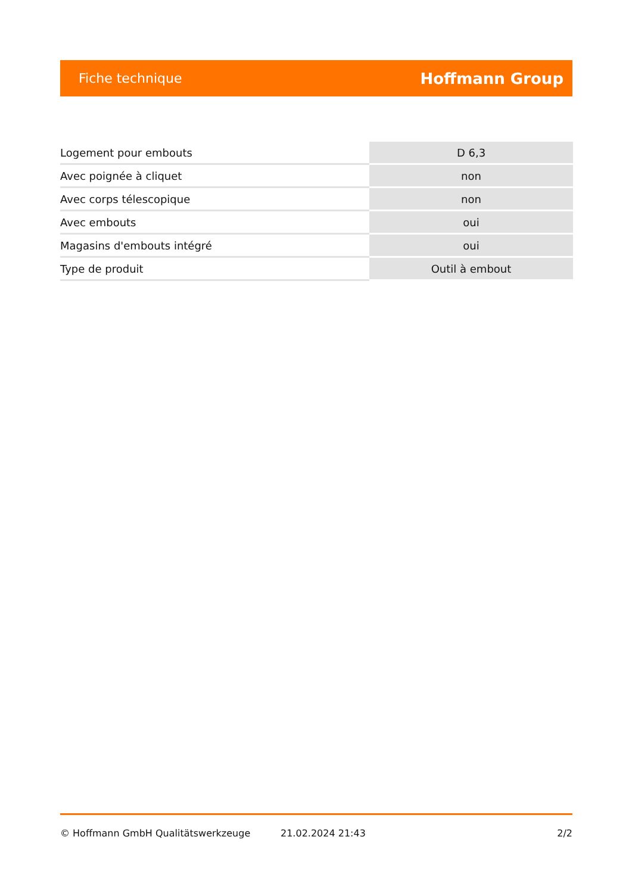Fiche technique Hoffmann Group
| Logement pour embouts | D 6,3 |
| Avec poignée à cliquet | non |
| Avec corps télescopique | non |
| Avec embouts | oui |
| Magasins d'embouts intégré | oui |
| Type de produit | Outil à embout |
© Hoffmann GmbH Qualitätswerkzeuge 21.02.2024 21:43 2/2